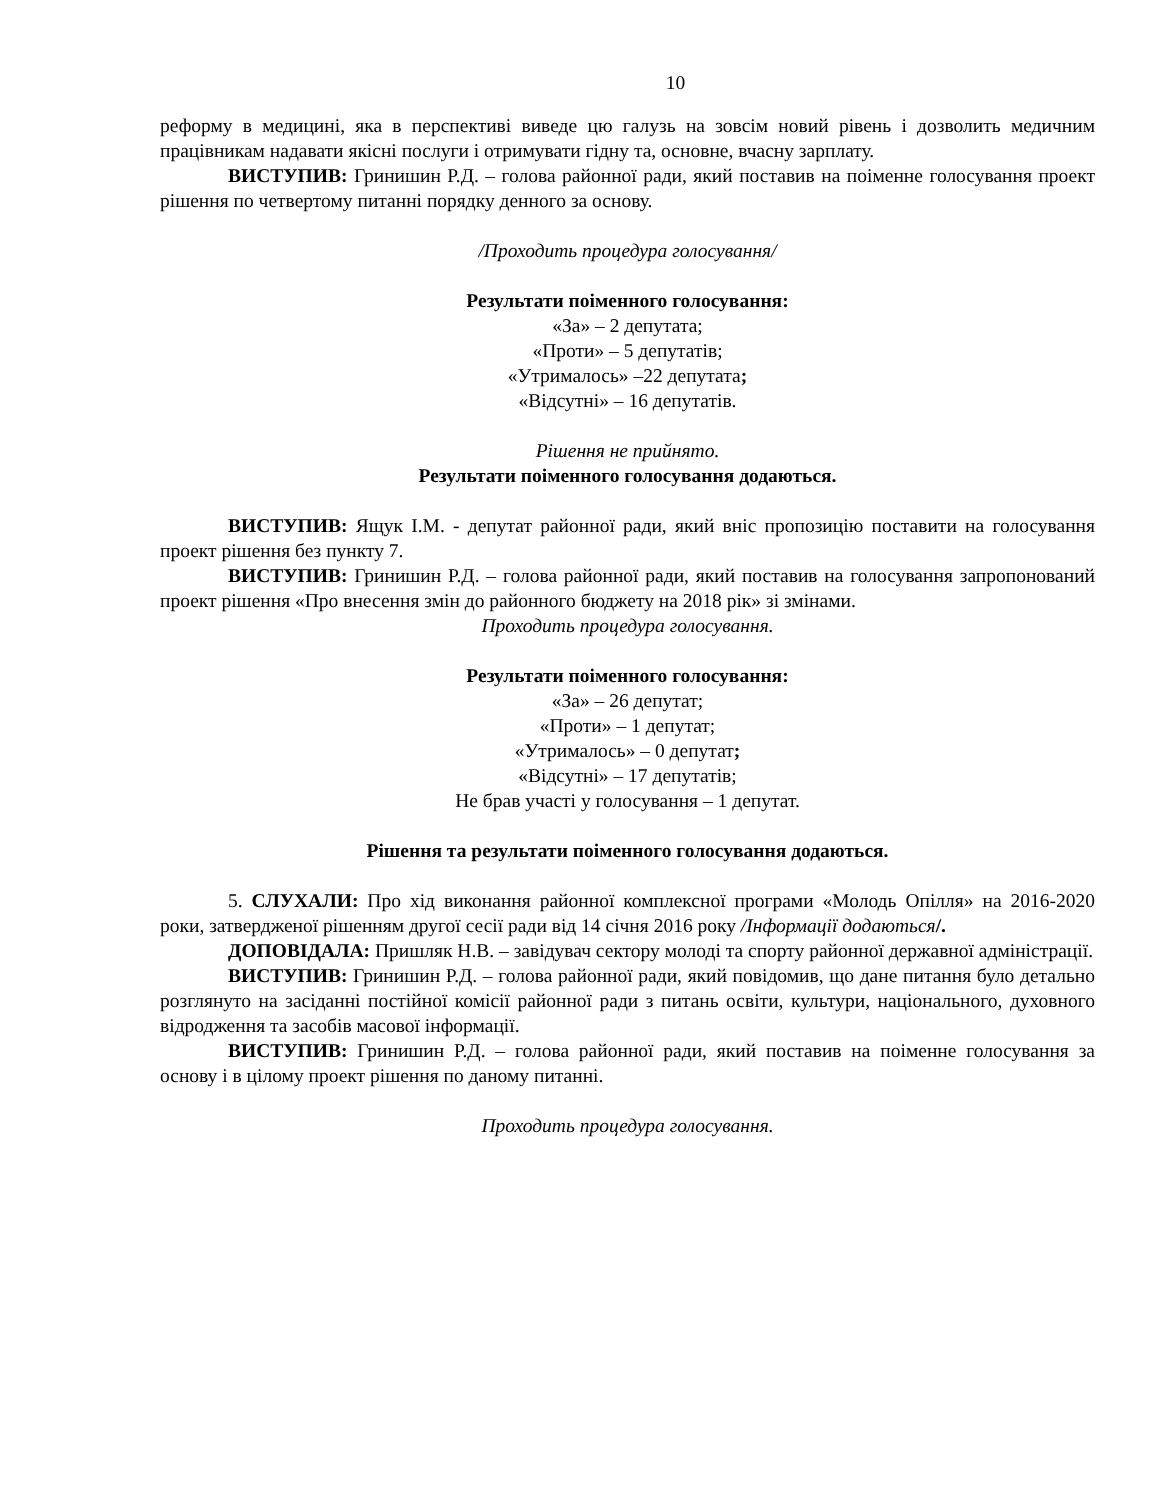10
реформу в медицині, яка в перспективі виведе цю галузь на зовсім новий рівень і дозволить медичним працівникам надавати якісні послуги і отримувати гідну та, основне, вчасну зарплату.
ВИСТУПИВ: Гринишин Р.Д. – голова районної ради, який поставив на поіменне голосування проект рішення по четвертому питанні порядку денного за основу.
/Проходить процедура голосування/
Результати поіменного голосування:
«За» – 2 депутата;
«Проти» – 5 депутатів;
«Утрималось» –22 депутата;
«Відсутні» – 16 депутатів.
Рішення не прийнято.
Результати поіменного голосування додаються.
ВИСТУПИВ: Ящук І.М. - депутат районної ради, який вніс пропозицію поставити на голосування проект рішення без пункту 7.
ВИСТУПИВ: Гринишин Р.Д. – голова районної ради, який поставив на голосування запропонований проект рішення «Про внесення змін до районного бюджету на 2018 рік» зі змінами.
Проходить процедура голосування.
Результати поіменного голосування:
«За» – 26 депутат;
«Проти» – 1 депутат;
«Утрималось» – 0 депутат;
«Відсутні» – 17 депутатів;
Не брав участі у голосування – 1 депутат.
Рішення та результати поіменного голосування додаються.
5. СЛУХАЛИ: Про хід виконання районної комплексної програми «Молодь Опілля» на 2016-2020 роки, затвердженої рішенням другої сесії ради від 14 січня 2016 року /Інформації додаються/.
ДОПОВІДАЛА: Пришляк Н.В. – завідувач сектору молоді та спорту районної державної адміністрації.
ВИСТУПИВ: Гринишин Р.Д. – голова районної ради, який повідомив, що дане питання було детально розглянуто на засіданні постійної комісії районної ради з питань освіти, культури, національного, духовного відродження та засобів масової інформації.
ВИСТУПИВ: Гринишин Р.Д. – голова районної ради, який поставив на поіменне голосування за основу і в цілому проект рішення по даному питанні.
Проходить процедура голосування.